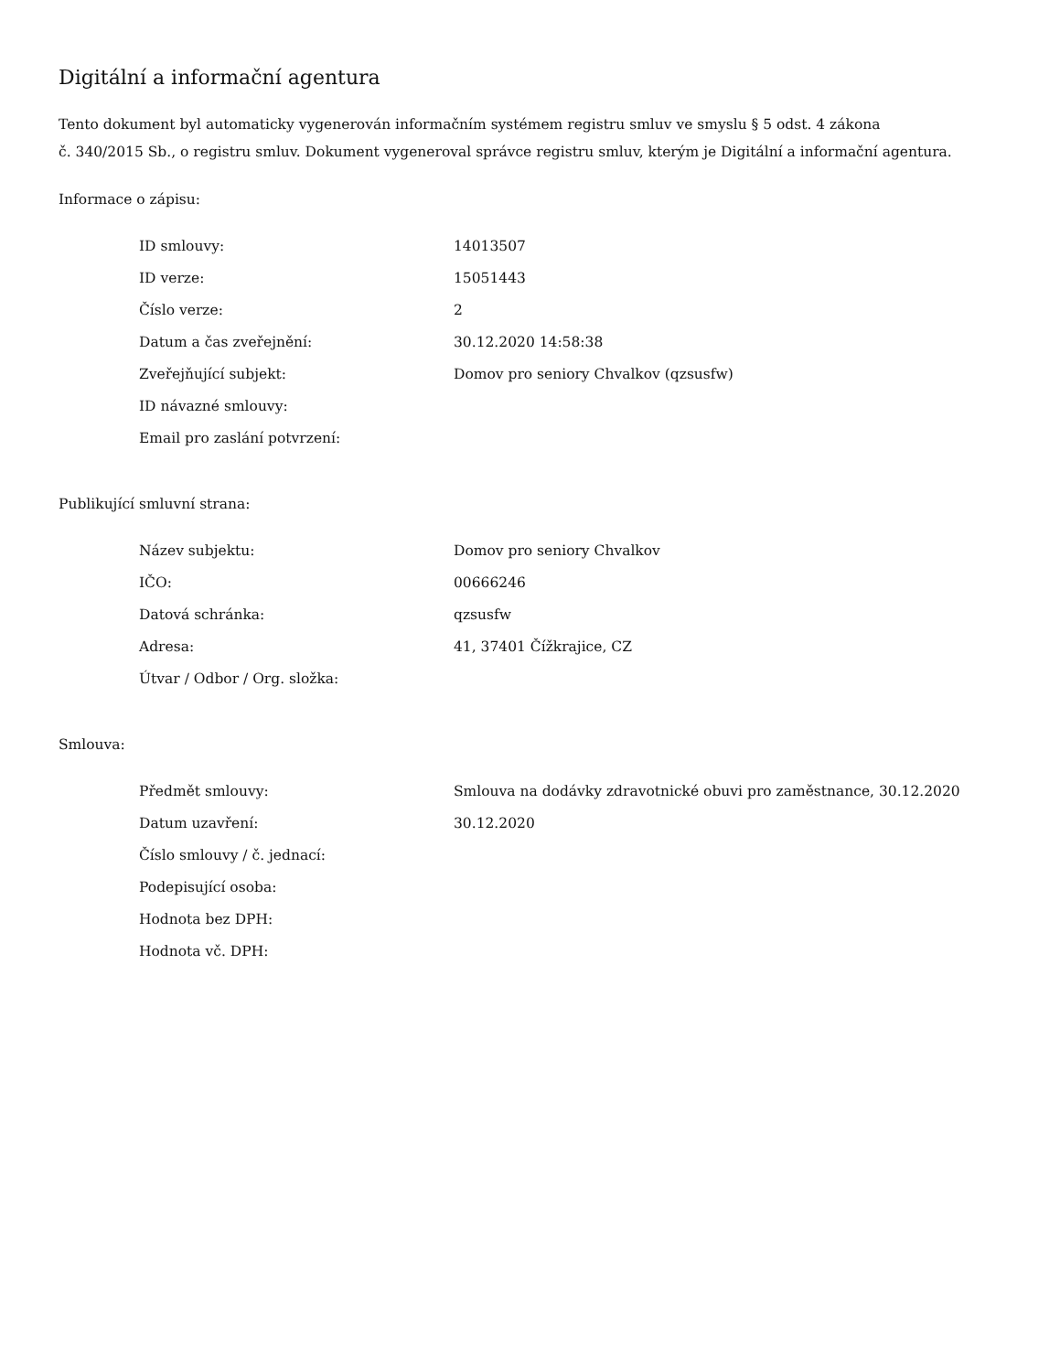Digitální a informační agentura
Tento dokument byl automaticky vygenerován informačním systémem registru smluv ve smyslu § 5 odst. 4 zákona
č. 340/2015 Sb., o registru smluv. Dokument vygeneroval správce registru smluv, kterým je Digitální a informační agentura.
Informace o zápisu:
| ID smlouvy: | 14013507 |
| ID verze: | 15051443 |
| Číslo verze: | 2 |
| Datum a čas zveřejnění: | 30.12.2020 14:58:38 |
| Zveřejňující subjekt: | Domov pro seniory Chvalkov (qzsusfw) |
| ID návazné smlouvy: | |
| Email pro zaslání potvrzení: | |
Publikující smluvní strana:
| Název subjektu: | Domov pro seniory Chvalkov |
| IČO: | 00666246 |
| Datová schránka: | qzsusfw |
| Adresa: | 41, 37401 Čížkrajice, CZ |
| Útvar / Odbor / Org. složka: | |
Smlouva:
| Předmět smlouvy: | Smlouva na dodávky zdravotnické obuvi pro zaměstnance, 30.12.2020 |
| Datum uzavření: | 30.12.2020 |
| Číslo smlouvy / č. jednací: | |
| Podepisující osoba: | |
| Hodnota bez DPH: | |
| Hodnota vč. DPH: | |